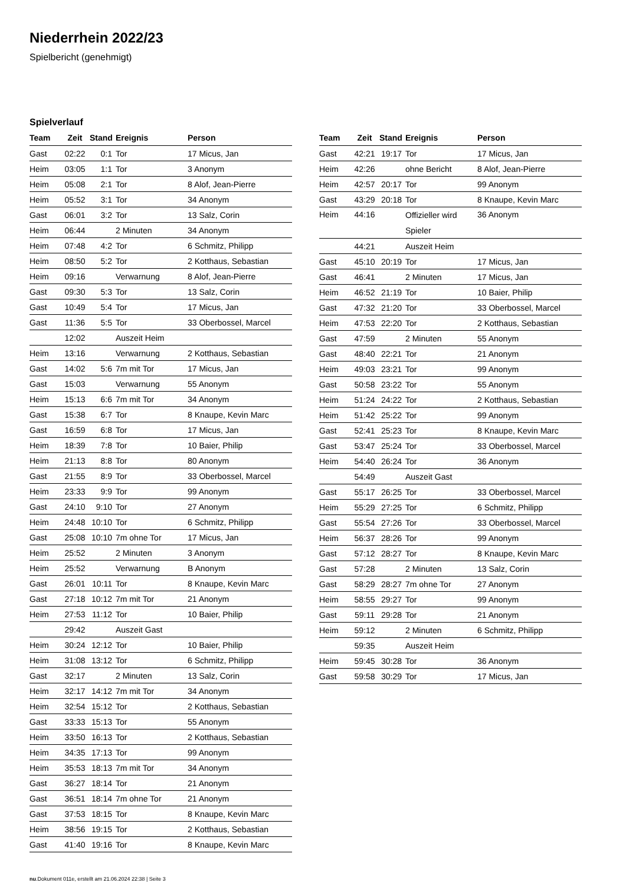Niederrhein 2022/23
Spielbericht (genehmigt)
Spielverlauf
| Team | Zeit | Stand | Ereignis | Person |
| --- | --- | --- | --- | --- |
| Gast | 02:22 | 0:1 | Tor | 17 Micus, Jan |
| Heim | 03:05 | 1:1 | Tor | 3 Anonym |
| Heim | 05:08 | 2:1 | Tor | 8 Alof, Jean-Pierre |
| Heim | 05:52 | 3:1 | Tor | 34 Anonym |
| Gast | 06:01 | 3:2 | Tor | 13 Salz, Corin |
| Heim | 06:44 | | 2 Minuten | 34 Anonym |
| Heim | 07:48 | 4:2 | Tor | 6 Schmitz, Philipp |
| Heim | 08:50 | 5:2 | Tor | 2 Kotthaus, Sebastian |
| Heim | 09:16 | | Verwarnung | 8 Alof, Jean-Pierre |
| Gast | 09:30 | 5:3 | Tor | 13 Salz, Corin |
| Gast | 10:49 | 5:4 | Tor | 17 Micus, Jan |
| Gast | 11:36 | 5:5 | Tor | 33 Oberbossel, Marcel |
| | 12:02 | | Auszeit Heim | |
| Heim | 13:16 | | Verwarnung | 2 Kotthaus, Sebastian |
| Gast | 14:02 | 5:6 | 7m mit Tor | 17 Micus, Jan |
| Gast | 15:03 | | Verwarnung | 55 Anonym |
| Heim | 15:13 | 6:6 | 7m mit Tor | 34 Anonym |
| Gast | 15:38 | 6:7 | Tor | 8 Knaupe, Kevin Marc |
| Gast | 16:59 | 6:8 | Tor | 17 Micus, Jan |
| Heim | 18:39 | 7:8 | Tor | 10 Baier, Philip |
| Heim | 21:13 | 8:8 | Tor | 80 Anonym |
| Gast | 21:55 | 8:9 | Tor | 33 Oberbossel, Marcel |
| Heim | 23:33 | 9:9 | Tor | 99 Anonym |
| Gast | 24:10 | 9:10 | Tor | 27 Anonym |
| Heim | 24:48 | 10:10 | Tor | 6 Schmitz, Philipp |
| Gast | 25:08 | 10:10 | 7m ohne Tor | 17 Micus, Jan |
| Heim | 25:52 | | 2 Minuten | 3 Anonym |
| Heim | 25:52 | | Verwarnung | B Anonym |
| Gast | 26:01 | 10:11 | Tor | 8 Knaupe, Kevin Marc |
| Gast | 27:18 | 10:12 | 7m mit Tor | 21 Anonym |
| Heim | 27:53 | 11:12 | Tor | 10 Baier, Philip |
| | 29:42 | | Auszeit Gast | |
| Heim | 30:24 | 12:12 | Tor | 10 Baier, Philip |
| Heim | 31:08 | 13:12 | Tor | 6 Schmitz, Philipp |
| Gast | 32:17 | | 2 Minuten | 13 Salz, Corin |
| Heim | 32:17 | 14:12 | 7m mit Tor | 34 Anonym |
| Heim | 32:54 | 15:12 | Tor | 2 Kotthaus, Sebastian |
| Gast | 33:33 | 15:13 | Tor | 55 Anonym |
| Heim | 33:50 | 16:13 | Tor | 2 Kotthaus, Sebastian |
| Heim | 34:35 | 17:13 | Tor | 99 Anonym |
| Heim | 35:53 | 18:13 | 7m mit Tor | 34 Anonym |
| Gast | 36:27 | 18:14 | Tor | 21 Anonym |
| Gast | 36:51 | 18:14 | 7m ohne Tor | 21 Anonym |
| Gast | 37:53 | 18:15 | Tor | 8 Knaupe, Kevin Marc |
| Heim | 38:56 | 19:15 | Tor | 2 Kotthaus, Sebastian |
| Gast | 41:40 | 19:16 | Tor | 8 Knaupe, Kevin Marc |
| Team | Zeit | Stand | Ereignis | Person |
| --- | --- | --- | --- | --- |
| Gast | 42:21 | 19:17 | Tor | 17 Micus, Jan |
| Heim | 42:26 | | ohne Bericht | 8 Alof, Jean-Pierre |
| Heim | 42:57 | 20:17 | Tor | 99 Anonym |
| Gast | 43:29 | 20:18 | Tor | 8 Knaupe, Kevin Marc |
| Heim | 44:16 | | Offizieller wird Spieler | 36 Anonym |
| | 44:21 | | Auszeit Heim | |
| Gast | 45:10 | 20:19 | Tor | 17 Micus, Jan |
| Gast | 46:41 | | 2 Minuten | 17 Micus, Jan |
| Heim | 46:52 | 21:19 | Tor | 10 Baier, Philip |
| Gast | 47:32 | 21:20 | Tor | 33 Oberbossel, Marcel |
| Heim | 47:53 | 22:20 | Tor | 2 Kotthaus, Sebastian |
| Gast | 47:59 | | 2 Minuten | 55 Anonym |
| Gast | 48:40 | 22:21 | Tor | 21 Anonym |
| Heim | 49:03 | 23:21 | Tor | 99 Anonym |
| Gast | 50:58 | 23:22 | Tor | 55 Anonym |
| Heim | 51:24 | 24:22 | Tor | 2 Kotthaus, Sebastian |
| Heim | 51:42 | 25:22 | Tor | 99 Anonym |
| Gast | 52:41 | 25:23 | Tor | 8 Knaupe, Kevin Marc |
| Gast | 53:47 | 25:24 | Tor | 33 Oberbossel, Marcel |
| Heim | 54:40 | 26:24 | Tor | 36 Anonym |
| | 54:49 | | Auszeit Gast | |
| Gast | 55:17 | 26:25 | Tor | 33 Oberbossel, Marcel |
| Heim | 55:29 | 27:25 | Tor | 6 Schmitz, Philipp |
| Gast | 55:54 | 27:26 | Tor | 33 Oberbossel, Marcel |
| Heim | 56:37 | 28:26 | Tor | 99 Anonym |
| Gast | 57:12 | 28:27 | Tor | 8 Knaupe, Kevin Marc |
| Gast | 57:28 | | 2 Minuten | 13 Salz, Corin |
| Gast | 58:29 | 28:27 | 7m ohne Tor | 27 Anonym |
| Heim | 58:55 | 29:27 | Tor | 99 Anonym |
| Gast | 59:11 | 29:28 | Tor | 21 Anonym |
| Heim | 59:12 | | 2 Minuten | 6 Schmitz, Philipp |
| | 59:35 | | Auszeit Heim | |
| Heim | 59:45 | 30:28 | Tor | 36 Anonym |
| Gast | 59:58 | 30:29 | Tor | 17 Micus, Jan |
nu.Dokument 011e, erstellt am 21.06.2024 22:38 | Seite 3